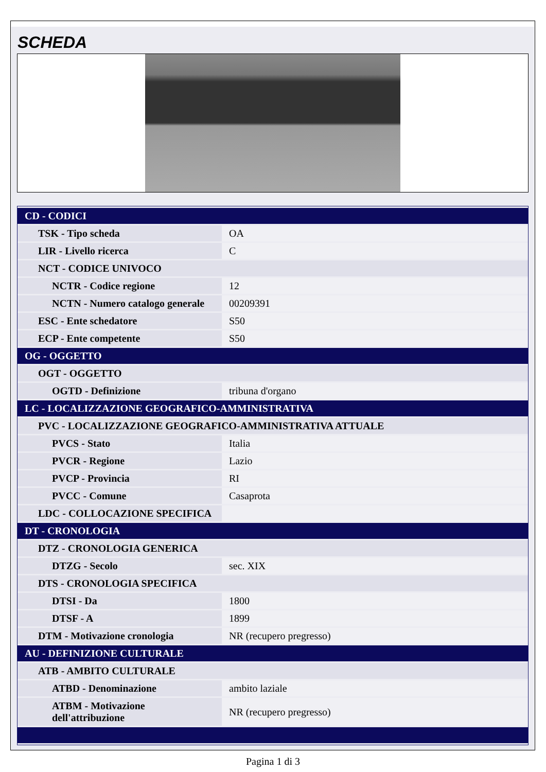SCHEDA
| CD - CODICI | |
| TSK - Tipo scheda | OA |
| LIR - Livello ricerca | C |
| NCT - CODICE UNIVOCO | |
| NCTR - Codice regione | 12 |
| NCTN - Numero catalogo generale | 00209391 |
| ESC - Ente schedatore | S50 |
| ECP - Ente competente | S50 |
| OG - OGGETTO | |
| OGT - OGGETTO | |
| OGTD - Definizione | tribuna d'organo |
| LC - LOCALIZZAZIONE GEOGRAFICO-AMMINISTRATIVA | |
| PVC - LOCALIZZAZIONE GEOGRAFICO-AMMINISTRATIVA ATTUALE | |
| PVCS - Stato | Italia |
| PVCR - Regione | Lazio |
| PVCP - Provincia | RI |
| PVCC - Comune | Casaprota |
| LDC - COLLOCAZIONE SPECIFICA | |
| DT - CRONOLOGIA | |
| DTZ - CRONOLOGIA GENERICA | |
| DTZG - Secolo | sec. XIX |
| DTS - CRONOLOGIA SPECIFICA | |
| DTSI - Da | 1800 |
| DTSF - A | 1899 |
| DTM - Motivazione cronologia | NR (recupero pregresso) |
| AU - DEFINIZIONE CULTURALE | |
| ATB - AMBITO CULTURALE | |
| ATBD - Denominazione | ambito laziale |
| ATBM - Motivazione dell'attribuzione | NR (recupero pregresso) |
Pagina 1 di 3